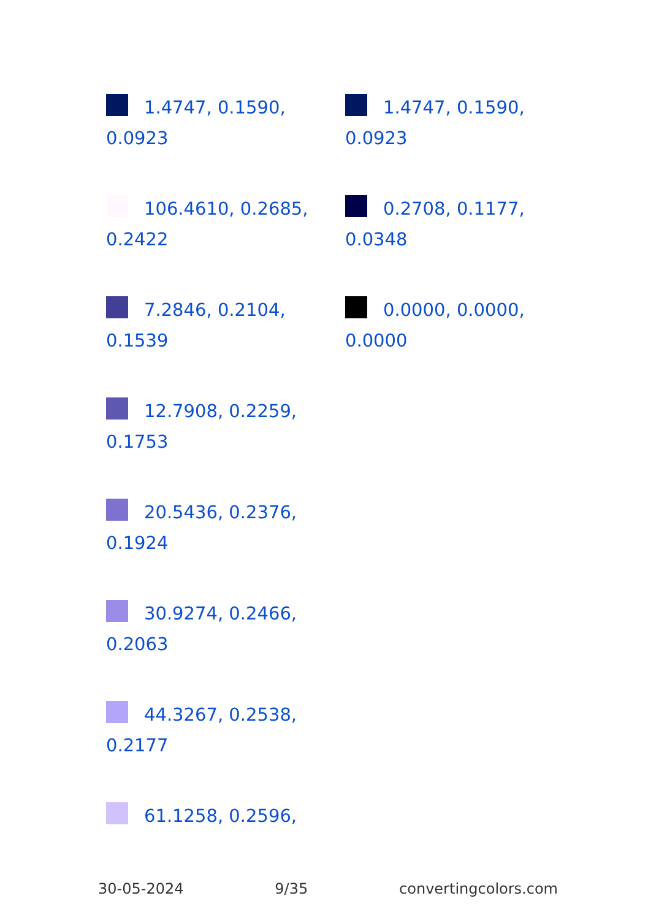1.4747, 0.1590, 0.0923
106.4610, 0.2685, 0.2422
7.2846, 0.2104, 0.1539
12.7908, 0.2259, 0.1753
20.5436, 0.2376, 0.1924
30.9274, 0.2466, 0.2063
44.3267, 0.2538, 0.2177
61.1258, 0.2596,
1.4747, 0.1590, 0.0923
0.2708, 0.1177, 0.0348
0.0000, 0.0000, 0.0000
30-05-2024 9/35 convertingcolors.com